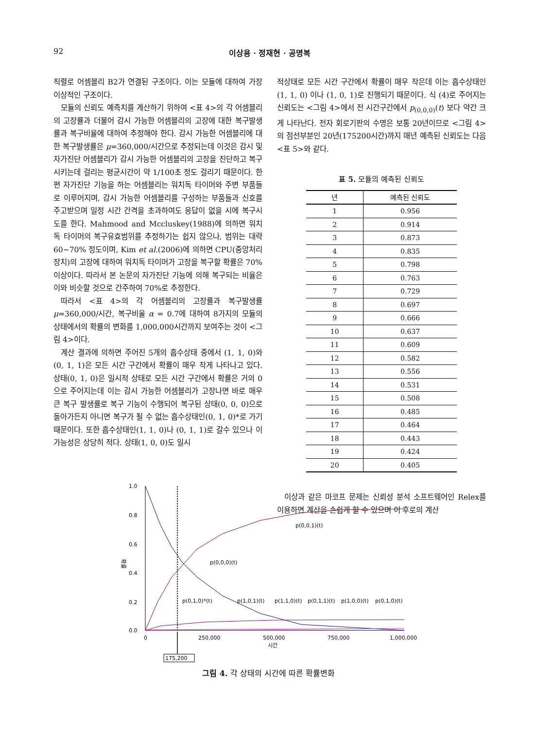92 이상용 · 정재현 · 공명복
직렬로 어셈블리 B2가 연결된 구조이다. 이는 모듈에 대하여 가장 이상적인 구조이다.
모듈의 신뢰도 예측치를 계산하기 위하여 <표 4>의 각 어셈블리의 고장률과 더불어 감시 가능한 어셈블리의 고장에 대한 복구발생률과 복구비율에 대하여 추정해야 한다. 감시 가능한 어셈블리에 대한 복구발생률은 μ=360,000/시간으로 추정되는데 이것은 감시 및 자가진단 어셈블리가 감시 가능한 어셈블리의 고장을 진단하고 복구시키는데 걸리는 평균시간이 약 1/100초 정도 걸리기 때문이다. 한편 자가진단 기능을 하는 어셈블리는 워치독 타이머와 주변 부품들로 이루어지며, 감시 가능한 어셈블리를 구성하는 부품들과 신호를 주고받으며 일정 시간 간격을 초과하여도 응답이 없을 시에 복구시도를 한다. Mahmood and Mccluskey(1988)에 의하면 워치독 타이머의 복구유효범위를 추정하기는 쉽지 않으나, 범위는 대략 60~70% 정도이며, Kim et al.(2006)에 의하면 CPU(중앙처리장치)의 고장에 대하여 워치독 타이머가 고장을 복구할 확률은 70% 이상이다. 따라서 본 논문의 자가진단 기능에 의해 복구되는 비율은 이와 비슷할 것으로 간주하여 70%로 추정한다.
따라서 <표 4>의 각 어셈블리의 고장률과 복구발생률 μ=360,000/시간, 복구비율 α = 0.7에 대하여 8가지의 모듈의 상태에서의 확률의 변화를 1,000,000시간까지 보여주는 것이 <그림 4>이다.
계산 결과에 의하면 주어진 5개의 흡수상태 중에서 (1, 1, 0)와 (0, 1, 1)은 모든 시간 구간에서 확률이 매우 작게 나타나고 있다. 상태(0, 1, 0)은 일시적 상태로 모든 시간 구간에서 확률은 거의 0으로 주어지는데 이는 감시 가능한 어셈블리가 고장나면 바로 매우 큰 복구 발생률로 복구 기능이 수행되어 복구된 상태(0, 0, 0)으로 돌아가든지 아니면 복구가 될 수 없는 흡수상태인(0, 1, 0)*로 가기 때문이다. 또한 흡수상태인(1, 1, 0)나 (0, 1, 1)로 갈수 있으나 이 가능성은 상당히 적다. 상태(1, 0, 0)도 일시
적상태로 모든 시간 구간에서 확률이 매우 작은데 이는 흡수상태인(1, 1, 0) 이나 (1, 0, 1)로 진행되기 때문이다. 식 (4)로 주어지는 신뢰도는 <그림 4>에서 전 시간구간에서 p<sub>(0,0,0)</sub>(t) 보다 약간 크게 나타난다. 전자 회로기판의 수명은 보통 20년이므로 <그림 4>의 점선부분인 20년(175200시간)까지 매년 예측된 신뢰도는 다음 <표 5>와 같다.
표 5. 모듈의 예측된 신뢰도
| 년 | 예측된 신뢰도 |
| --- | --- |
| 1 | 0.956 |
| 2 | 0.914 |
| 3 | 0.873 |
| 4 | 0.835 |
| 5 | 0.798 |
| 6 | 0.763 |
| 7 | 0.729 |
| 8 | 0.697 |
| 9 | 0.666 |
| 10 | 0.637 |
| 11 | 0.609 |
| 12 | 0.582 |
| 13 | 0.556 |
| 14 | 0.531 |
| 15 | 0.508 |
| 16 | 0.485 |
| 17 | 0.464 |
| 18 | 0.443 |
| 19 | 0.424 |
| 20 | 0.405 |
이상과 같은 마코프 문제는 신뢰성 분석 소프트웨어인 Relex를 이용하면 계산을 손쉽게 할 수 있으며 이 후로의 계산
1.0
0.8
0.6
0.4
0.2
0.0
확률
0
250,000
500,000
750,000
1,000,000
시간
175,200
p(0,0,1)(t)
p(0,0,0)(t)
p(0,1,0)*(t)
p(1,0,1)(t)
p(1,1,0)(t)
p(0,1,1)(t)
p(1,0,0)(t)
p(0,1,0)(t)
그림 4. 각 상태의 시간에 따른 확률변화